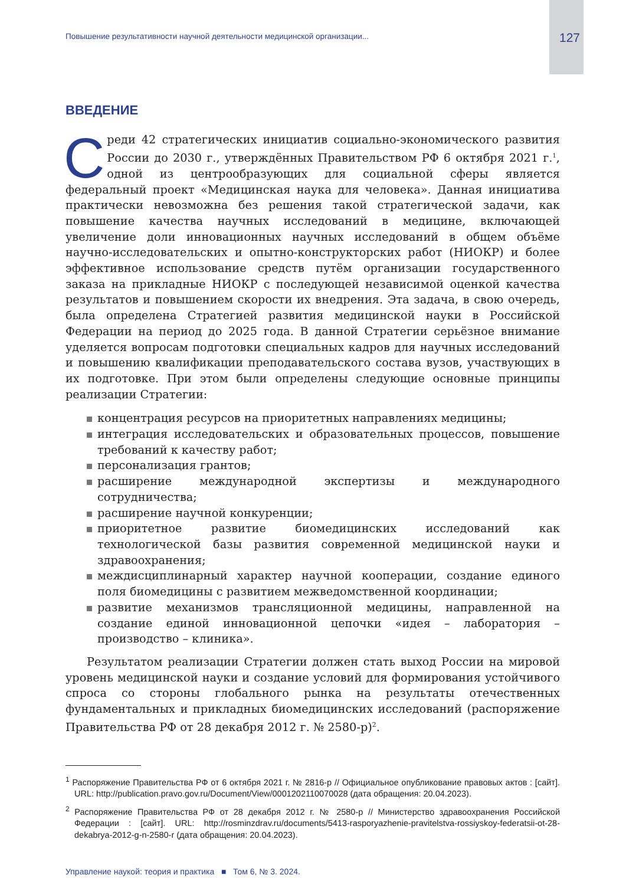Повышение результативности научной деятельности медицинской организации... 127
ВВЕДЕНИЕ
Среди 42 стратегических инициатив социально-экономического развития России до 2030 г., утверждённых Правительством РФ 6 октября 2021 г.<sup>1</sup>, одной из центрообразующих для социальной сферы является федеральный проект «Медицинская наука для человека». Данная инициатива практически невозможна без решения такой стратегической задачи, как повышение качества научных исследований в медицине, включающей увеличение доли инновационных научных исследований в общем объёме научно-исследовательских и опытно-конструкторских работ (НИОКР) и более эффективное использование средств путём организации государственного заказа на прикладные НИОКР с последующей независимой оценкой качества результатов и повышением скорости их внедрения. Эта задача, в свою очередь, была определена Стратегией развития медицинской науки в Российской Федерации на период до 2025 года. В данной Стратегии серьёзное внимание уделяется вопросам подготовки специальных кадров для научных исследований и повышению квалификации преподавательского состава вузов, участвующих в их подготовке. При этом были определены следующие основные принципы реализации Стратегии:
концентрация ресурсов на приоритетных направлениях медицины;
интеграция исследовательских и образовательных процессов, повышение требований к качеству работ;
персонализация грантов;
расширение международной экспертизы и международного сотрудничества;
расширение научной конкуренции;
приоритетное развитие биомедицинских исследований как технологической базы развития современной медицинской науки и здравоохранения;
междисциплинарный характер научной кооперации, создание единого поля биомедицины с развитием межведомственной координации;
развитие механизмов трансляционной медицины, направленной на создание единой инновационной цепочки «идея – лаборатория – производство – клиника».
Результатом реализации Стратегии должен стать выход России на мировой уровень медицинской науки и создание условий для формирования устойчивого спроса со стороны глобального рынка на результаты отечественных фундаментальных и прикладных биомедицинских исследований (распоряжение Правительства РФ от 28 декабря 2012 г. № 2580-р)<sup>2</sup>.
<sup>1</sup> Распоряжение Правительства РФ от 6 октября 2021 г. № 2816-р // Официальное опубликование правовых актов : [сайт]. URL: http://publication.pravo.gov.ru/Document/View/0001202110070028 (дата обращения: 20.04.2023).
<sup>2</sup> Распоряжение Правительства РФ от 28 декабря 2012 г. № 2580-р // Министерство здравоохранения Российской Федерации : [сайт]. URL: http://rosminzdrav.ru/documents/5413-rasporyazhenie-pravitelstva-rossiyskoy-federatsii-ot-28-dekabrya-2012-g-n-2580-r (дата обращения: 20.04.2023).
Управление наукой: теория и практика ■ Том 6, № 3. 2024.